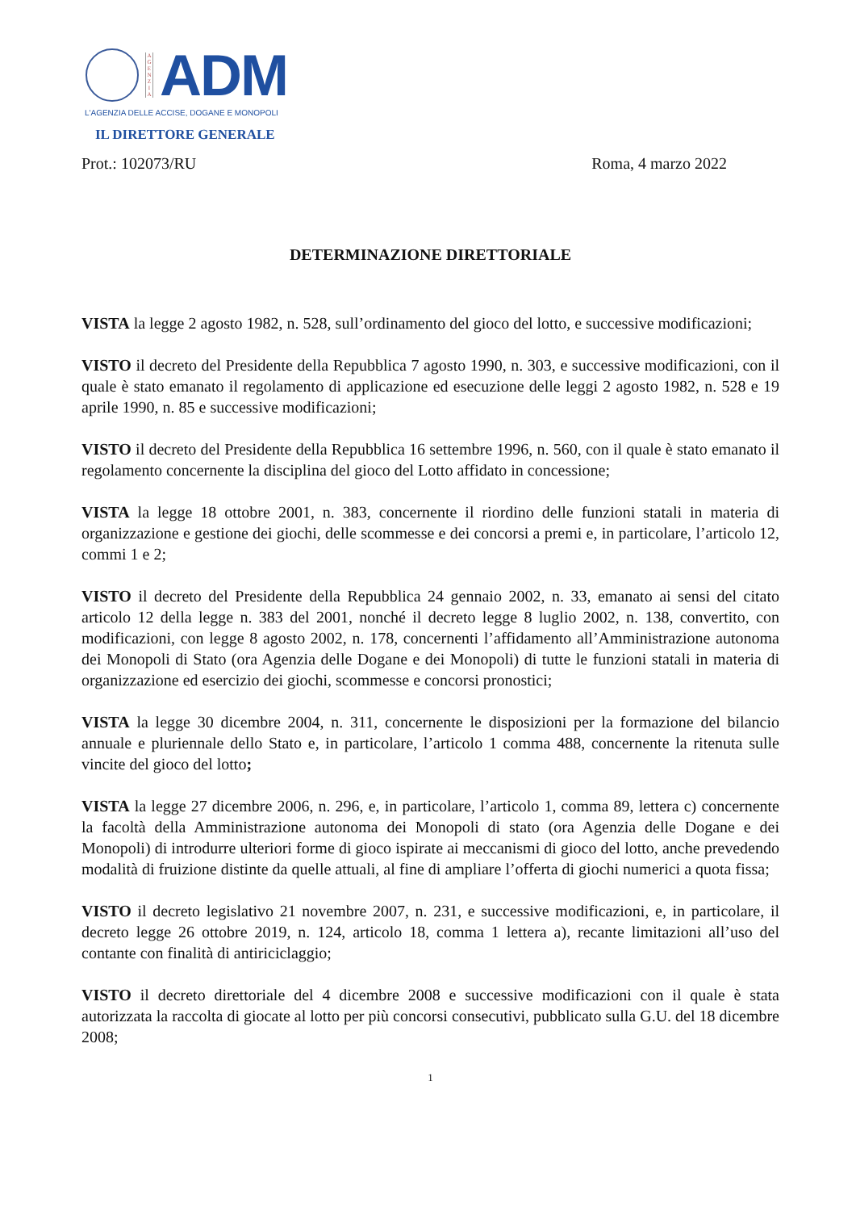A G E N Z I A
ADM
L'AGENZIA DELLE ACCISE, DOGANE E MONOPOLI
IL DIRETTORE GENERALE
Prot.: 102073/RU Roma, 4 marzo 2022
DETERMINAZIONE DIRETTORIALE
VISTA la legge 2 agosto 1982, n. 528, sull’ordinamento del gioco del lotto, e successive modificazioni;
VISTO il decreto del Presidente della Repubblica 7 agosto 1990, n. 303, e successive modificazioni, con il quale è stato emanato il regolamento di applicazione ed esecuzione delle leggi 2 agosto 1982, n. 528 e 19 aprile 1990, n. 85 e successive modificazioni;
VISTO il decreto del Presidente della Repubblica 16 settembre 1996, n. 560, con il quale è stato emanato il regolamento concernente la disciplina del gioco del Lotto affidato in concessione;
VISTA la legge 18 ottobre 2001, n. 383, concernente il riordino delle funzioni statali in materia di organizzazione e gestione dei giochi, delle scommesse e dei concorsi a premi e, in particolare, l’articolo 12, commi 1 e 2;
VISTO il decreto del Presidente della Repubblica 24 gennaio 2002, n. 33, emanato ai sensi del citato articolo 12 della legge n. 383 del 2001, nonché il decreto legge 8 luglio 2002, n. 138, convertito, con modificazioni, con legge 8 agosto 2002, n. 178, concernenti l’affidamento all’Amministrazione autonoma dei Monopoli di Stato (ora Agenzia delle Dogane e dei Monopoli) di tutte le funzioni statali in materia di organizzazione ed esercizio dei giochi, scommesse e concorsi pronostici;
VISTA la legge 30 dicembre 2004, n. 311, concernente le disposizioni per la formazione del bilancio annuale e pluriennale dello Stato e, in particolare, l’articolo 1 comma 488, concernente la ritenuta sulle vincite del gioco del lotto;
VISTA la legge 27 dicembre 2006, n. 296, e, in particolare, l’articolo 1, comma 89, lettera c) concernente la facoltà della Amministrazione autonoma dei Monopoli di stato (ora Agenzia delle Dogane e dei Monopoli) di introdurre ulteriori forme di gioco ispirate ai meccanismi di gioco del lotto, anche prevedendo modalità di fruizione distinte da quelle attuali, al fine di ampliare l’offerta di giochi numerici a quota fissa;
VISTO il decreto legislativo 21 novembre 2007, n. 231, e successive modificazioni, e, in particolare, il decreto legge 26 ottobre 2019, n. 124, articolo 18, comma 1 lettera a), recante limitazioni all’uso del contante con finalità di antiriciclaggio;
VISTO il decreto direttoriale del 4 dicembre 2008 e successive modificazioni con il quale è stata autorizzata la raccolta di giocate al lotto per più concorsi consecutivi, pubblicato sulla G.U. del 18 dicembre 2008;
1